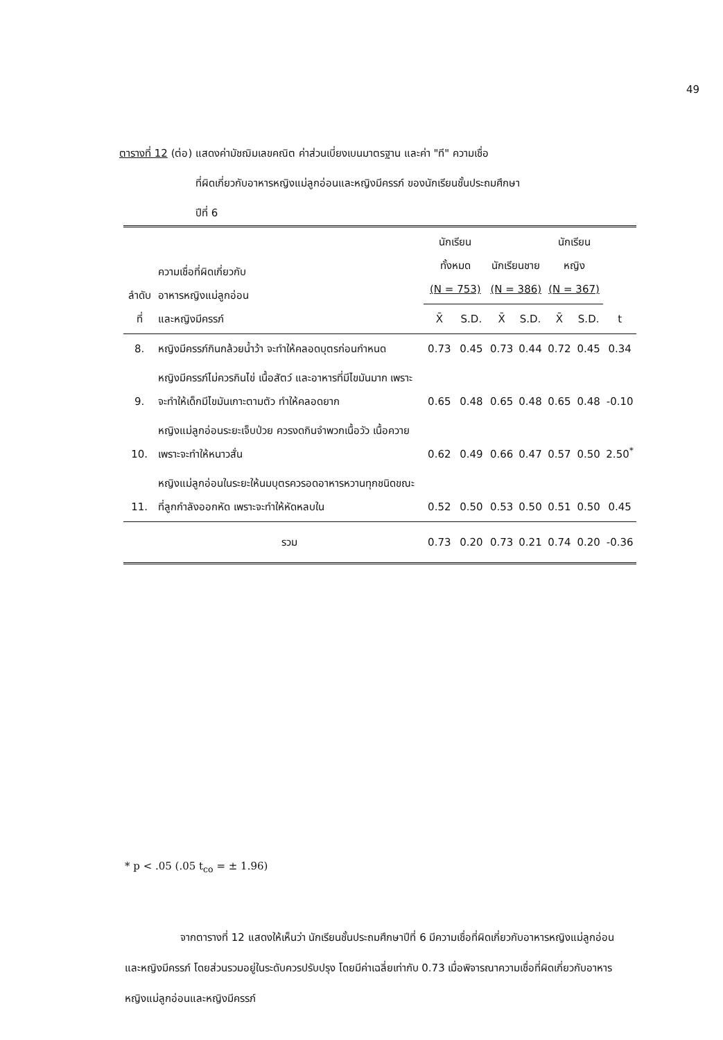49
ตารางที่ 12 (ต่อ) แสดงค่ามัชฌิมเลขคณิต ค่าส่วนเบี่ยงเบนมาตรฐาน และค่า "ที" ความเชื่อ
ที่ผิดเกี่ยวกับอาหารหญิงแม่ลูกอ่อนและหญิงมีครรภ์ ของนักเรียนชั้นประถมศึกษา
ปีที่ 6
| ลำดับที่ | ความเชื่อที่ผิดเกี่ยวกับ อาหารหญิงแม่ลูกอ่อน และหญิงมีครรภ์ | นักเรียนทั้งหมด (N = 753) | | นักเรียนชาย (N = 386) | | นักเรียนหญิง (N = 367) | | t | | | |
| --- | --- | --- | --- | --- | --- | --- | --- | --- | --- | --- | --- |
| | | X̄ | S.D. | X̄ | S.D. | X̄ | S.D. | | | | |
| | | 8. | หญิงมีครรภ์กินกล้วยน้ำว้า จะทำให้คลอดบุตรก่อนกำหนด | 0.73 | 0.45 | 0.73 | 0.44 | | 0.72 | 0.45 | 0.34 |
| 9. | หญิงมีครรภ์ไม่ควรกินไข่ เนื้อสัตว์ และอาหารที่มีไขมันมาก เพราะจะทำให้เด็กมีไขมันเกาะตามตัว ทำให้คลอดยาก | 0.65 | 0.48 | 0.65 | 0.48 | 0.65 | 0.48 | -0.10 | | | |
| 10. | หญิงแม่ลูกอ่อนระยะเจ็บป่วย ควรงดกินจำพวกเนื้อวัว เนื้อควาย เพราะจะทำให้หนาวสั่น | 0.62 | 0.49 | 0.66 | 0.47 | 0.57 | 0.50 | 2.50<sup>*</sup> | | | |
| 11. | หญิงแม่ลูกอ่อนในระยะให้นมบุตรควรอดอาหารหวานทุกชนิดขณะที่ลูกกำลังออกหัด เพราะจะทำให้หัดหลบใน | 0.52 | 0.50 | 0.53 | 0.50 | 0.51 | 0.50 | 0.45 | | | |
| | รวม | 0.73 | 0.20 | 0.73 | 0.21 | 0.74 | 0.20 | -0.36 | | | |
* p < .05 (.05 t<sub>co</sub> = ± 1.96)
จากตารางที่ 12 แสดงให้เห็นว่า นักเรียนชั้นประถมศึกษาปีที่ 6 มีความเชื่อที่ผิดเกี่ยวกับอาหารหญิงแม่ลูกอ่อนและหญิงมีครรภ์ โดยส่วนรวมอยู่ในระดับควรปรับปรุง โดยมีค่าเฉลี่ยเท่ากับ 0.73 เมื่อพิจารณาความเชื่อที่ผิดเกี่ยวกับอาหารหญิงแม่ลูกอ่อนและหญิงมีครรภ์